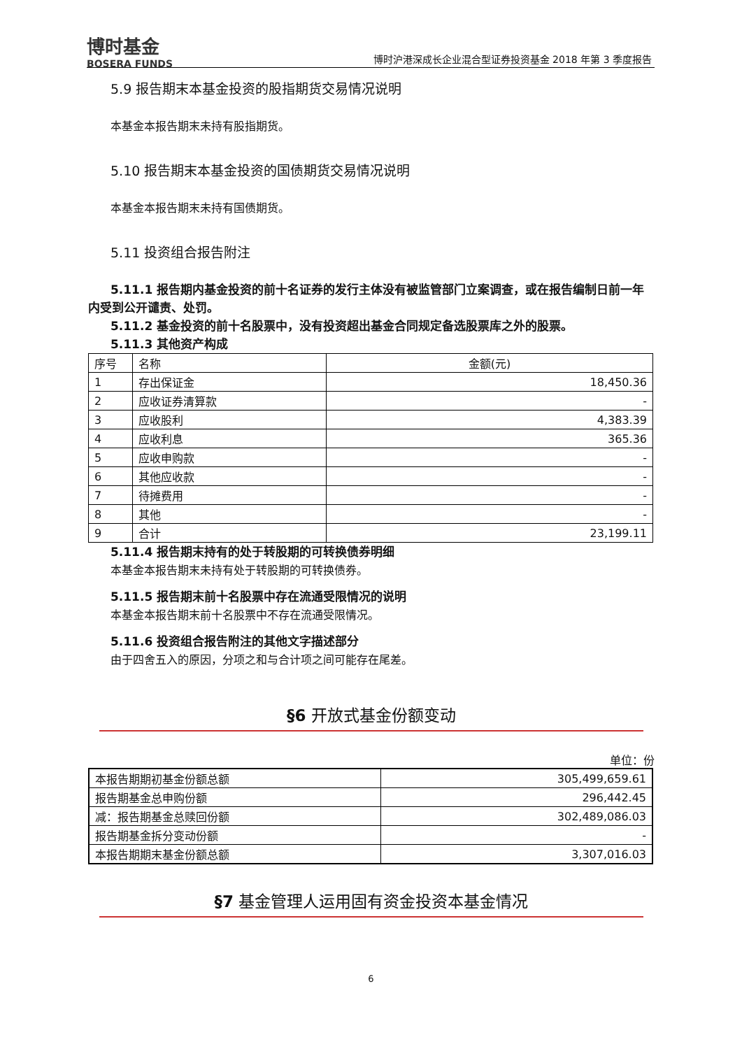博时基金
BOSERA FUNDS
博时沪港深成长企业混合型证券投资基金 2018 年第 3 季度报告
5.9 报告期末本基金投资的股指期货交易情况说明
本基金本报告期末未持有股指期货。
5.10 报告期末本基金投资的国债期货交易情况说明
本基金本报告期末未持有国债期货。
5.11 投资组合报告附注
5.11.1 报告期内基金投资的前十名证券的发行主体没有被监管部门立案调查，或在报告编制日前一年内受到公开谴责、处罚。
5.11.2 基金投资的前十名股票中，没有投资超出基金合同规定备选股票库之外的股票。
5.11.3 其他资产构成
| 序号 | 名称 | 金额(元) |
| 1 | 存出保证金 | 18,450.36 |
| 2 | 应收证券清算款 | - |
| 3 | 应收股利 | 4,383.39 |
| 4 | 应收利息 | 365.36 |
| 5 | 应收申购款 | - |
| 6 | 其他应收款 | - |
| 7 | 待摊费用 | - |
| 8 | 其他 | - |
| 9 | 合计 | 23,199.11 |
5.11.4 报告期末持有的处于转股期的可转换债券明细
本基金本报告期末未持有处于转股期的可转换债券。
5.11.5 报告期末前十名股票中存在流通受限情况的说明
本基金本报告期末前十名股票中不存在流通受限情况。
5.11.6 投资组合报告附注的其他文字描述部分
由于四舍五入的原因，分项之和与合计项之间可能存在尾差。
§6 开放式基金份额变动
单位：份
| 本报告期期初基金份额总额 | 305,499,659.61 |
| 报告期基金总申购份额 | 296,442.45 |
| 减：报告期基金总赎回份额 | 302,489,086.03 |
| 报告期基金拆分变动份额 | - |
| 本报告期期末基金份额总额 | 3,307,016.03 |
§7 基金管理人运用固有资金投资本基金情况
6